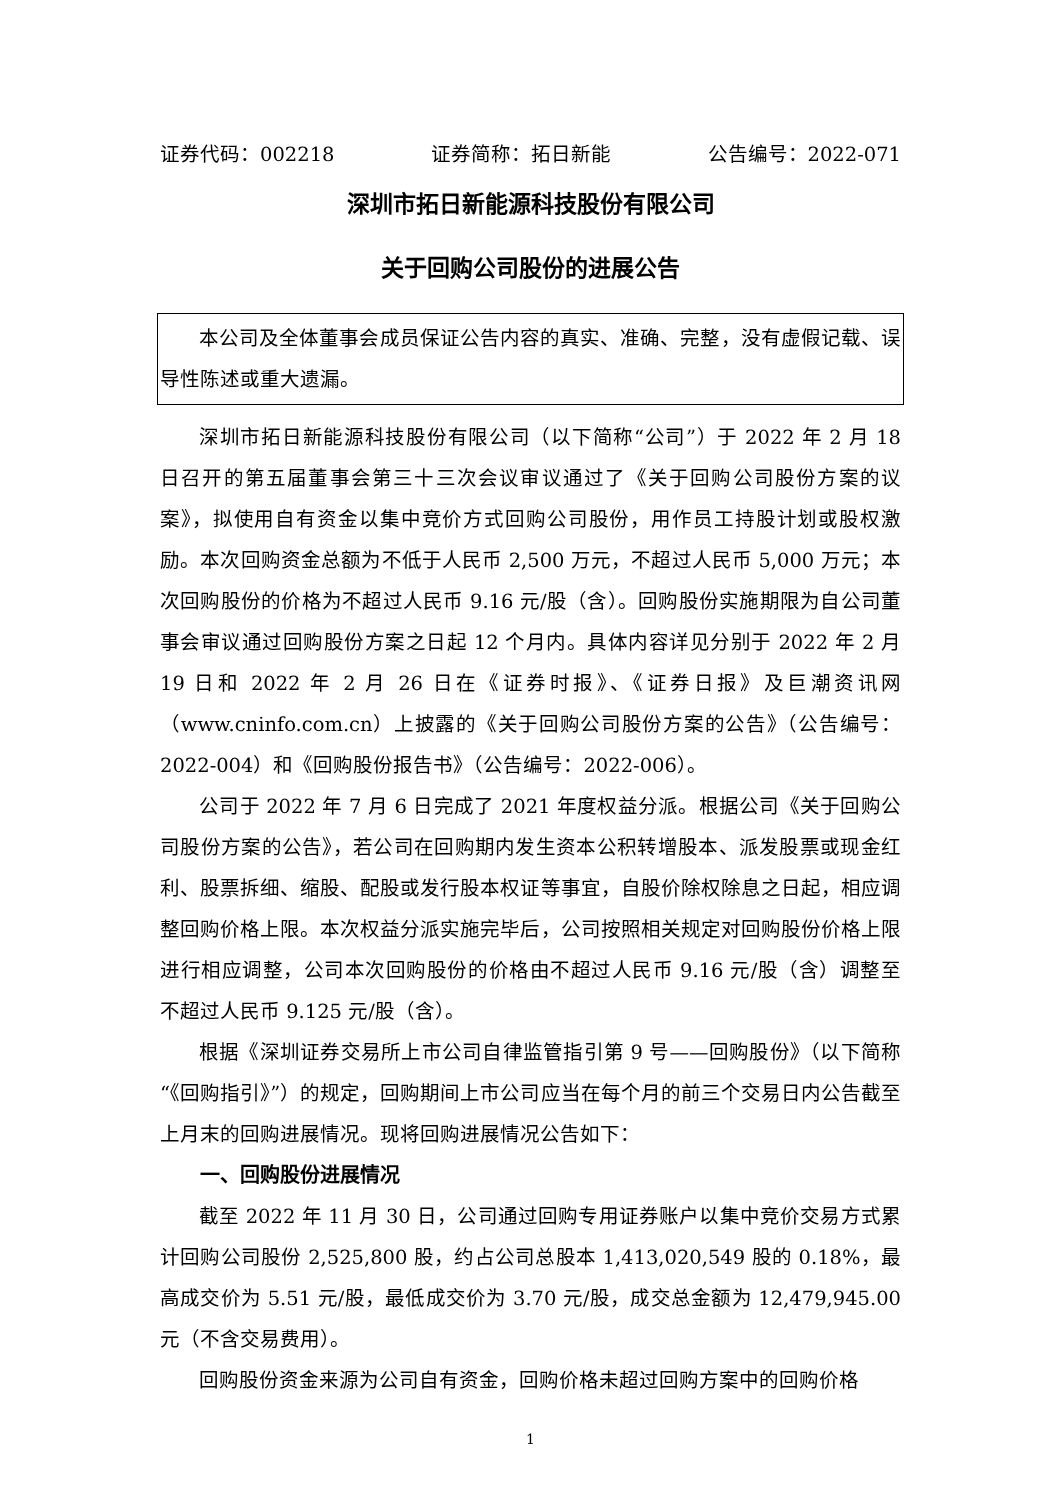证券代码：002218 证券简称：拓日新能 公告编号：2022-071
深圳市拓日新能源科技股份有限公司
关于回购公司股份的进展公告
本公司及全体董事会成员保证公告内容的真实、准确、完整，没有虚假记载、误导性陈述或重大遗漏。
深圳市拓日新能源科技股份有限公司（以下简称“公司”）于 2022 年 2 月 18 日召开的第五届董事会第三十三次会议审议通过了《关于回购公司股份方案的议案》，拟使用自有资金以集中竞价方式回购公司股份，用作员工持股计划或股权激励。本次回购资金总额为不低于人民币 2,500 万元，不超过人民币 5,000 万元；本次回购股份的价格为不超过人民币 9.16 元/股（含）。回购股份实施期限为自公司董事会审议通过回购股份方案之日起 12 个月内。具体内容详见分别于 2022 年 2 月 19 日和 2022 年 2 月 26 日在《证券时报》、《证券日报》及巨潮资讯网（www.cninfo.com.cn）上披露的《关于回购公司股份方案的公告》（公告编号：2022-004）和《回购股份报告书》（公告编号：2022-006）。
公司于 2022 年 7 月 6 日完成了 2021 年度权益分派。根据公司《关于回购公司股份方案的公告》，若公司在回购期内发生资本公积转增股本、派发股票或现金红利、股票拆细、缩股、配股或发行股本权证等事宜，自股价除权除息之日起，相应调整回购价格上限。本次权益分派实施完毕后，公司按照相关规定对回购股份价格上限进行相应调整，公司本次回购股份的价格由不超过人民币 9.16 元/股（含）调整至不超过人民币 9.125 元/股（含）。
根据《深圳证券交易所上市公司自律监管指引第 9 号——回购股份》（以下简称“《回购指引》”）的规定，回购期间上市公司应当在每个月的前三个交易日内公告截至上月末的回购进展情况。现将回购进展情况公告如下：
一、回购股份进展情况
截至 2022 年 11 月 30 日，公司通过回购专用证券账户以集中竞价交易方式累计回购公司股份 2,525,800 股，约占公司总股本 1,413,020,549 股的 0.18%，最高成交价为 5.51 元/股，最低成交价为 3.70 元/股，成交总金额为 12,479,945.00 元（不含交易费用）。
回购股份资金来源为公司自有资金，回购价格未超过回购方案中的回购价格
1